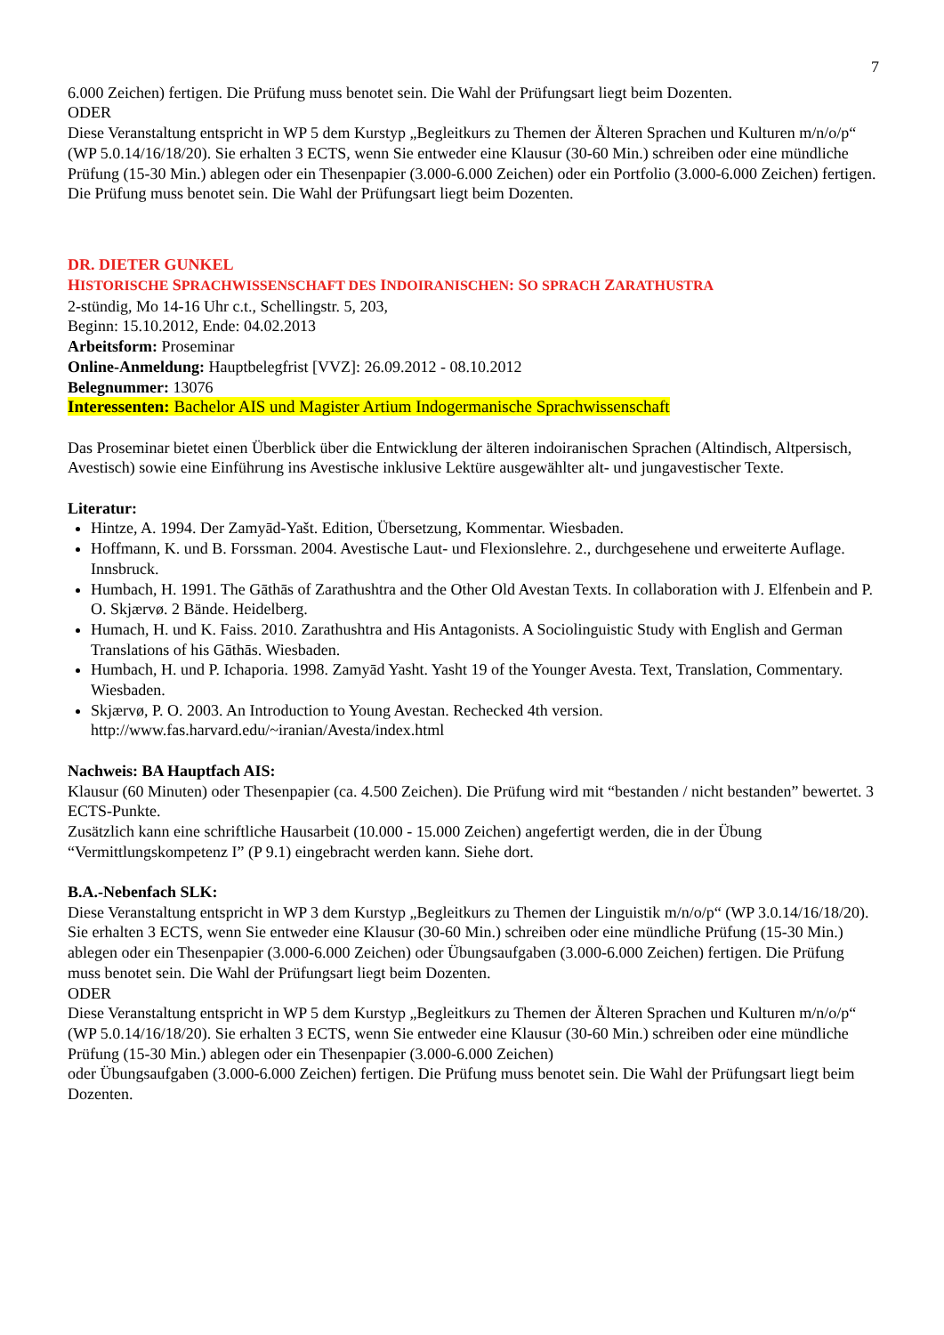7
6.000 Zeichen) fertigen. Die Prüfung muss benotet sein. Die Wahl der Prüfungsart liegt beim Dozenten.
ODER
Diese Veranstaltung entspricht in WP 5 dem Kurstyp „Begleitkurs zu Themen der Älteren Sprachen und Kulturen m/n/o/p“ (WP 5.0.14/16/18/20). Sie erhalten 3 ECTS, wenn Sie entweder eine Klausur (30-60 Min.) schreiben oder eine mündliche Prüfung (15-30 Min.) ablegen oder ein Thesenpapier (3.000-6.000 Zeichen) oder ein Portfolio (3.000-6.000 Zeichen) fertigen. Die Prüfung muss benotet sein. Die Wahl der Prüfungsart liegt beim Dozenten.
DR. DIETER GUNKEL
HISTORISCHE SPRACHWISSENSCHAFT DES INDOIRANISCHEN: SO SPRACH ZARATHUSTRA
2-stündig, Mo 14-16 Uhr c.t., Schellingstr. 5, 203,
Beginn: 15.10.2012, Ende: 04.02.2013
Arbeitsform: Proseminar
Online-Anmeldung: Hauptbelegfrist [VVZ]: 26.09.2012 - 08.10.2012
Belegnummer: 13076
Interessenten: Bachelor AIS und Magister Artium Indogermanische Sprachwissenschaft
Das Proseminar bietet einen Überblick über die Entwicklung der älteren indoiranischen Sprachen (Altindisch, Altpersisch, Avestisch) sowie eine Einführung ins Avestische inklusive Lektüre ausgewählter alt- und jungavestischer Texte.
Literatur:
Hintze, A. 1994. Der Zamyād-Yašt. Edition, Übersetzung, Kommentar. Wiesbaden.
Hoffmann, K. und B. Forssman. 2004. Avestische Laut- und Flexionslehre. 2., durchgesehene und erweiterte Auflage. Innsbruck.
Humbach, H. 1991. The Gāthās of Zarathushtra and the Other Old Avestan Texts. In collaboration with J. Elfenbein and P. O. Skjærvø. 2 Bände. Heidelberg.
Humach, H. und K. Faiss. 2010. Zarathushtra and His Antagonists. A Sociolinguistic Study with English and German Translations of his Gāthās. Wiesbaden.
Humbach, H. und P. Ichaporia. 1998. Zamyād Yasht. Yasht 19 of the Younger Avesta. Text, Translation, Commentary. Wiesbaden.
Skjærvø, P. O. 2003. An Introduction to Young Avestan. Rechecked 4th version. http://www.fas.harvard.edu/~iranian/Avesta/index.html
Nachweis: BA Hauptfach AIS:
Klausur (60 Minuten) oder Thesenpapier (ca. 4.500 Zeichen). Die Prüfung wird mit “bestanden / nicht bestanden” bewertet. 3 ECTS-Punkte.
Zusätzlich kann eine schriftliche Hausarbeit (10.000 - 15.000 Zeichen) angefertigt werden, die in der Übung “Vermittlungskompetenz I” (P 9.1) eingebracht werden kann. Siehe dort.
B.A.-Nebenfach SLK:
Diese Veranstaltung entspricht in WP 3 dem Kurstyp „Begleitkurs zu Themen der Linguistik m/n/o/p“ (WP 3.0.14/16/18/20). Sie erhalten 3 ECTS, wenn Sie entweder eine Klausur (30-60 Min.) schreiben oder eine mündliche Prüfung (15-30 Min.) ablegen oder ein Thesenpapier (3.000-6.000 Zeichen) oder Übungsaufgaben (3.000-6.000 Zeichen) fertigen. Die Prüfung muss benotet sein. Die Wahl der Prüfungsart liegt beim Dozenten.
ODER
Diese Veranstaltung entspricht in WP 5 dem Kurstyp „Begleitkurs zu Themen der Älteren Sprachen und Kulturen m/n/o/p“ (WP 5.0.14/16/18/20). Sie erhalten 3 ECTS, wenn Sie entweder eine Klausur (30-60 Min.) schreiben oder eine mündliche Prüfung (15-30 Min.) ablegen oder ein Thesenpapier (3.000-6.000 Zeichen)
oder Übungsaufgaben (3.000-6.000 Zeichen) fertigen. Die Prüfung muss benotet sein. Die Wahl der Prüfungsart liegt beim Dozenten.